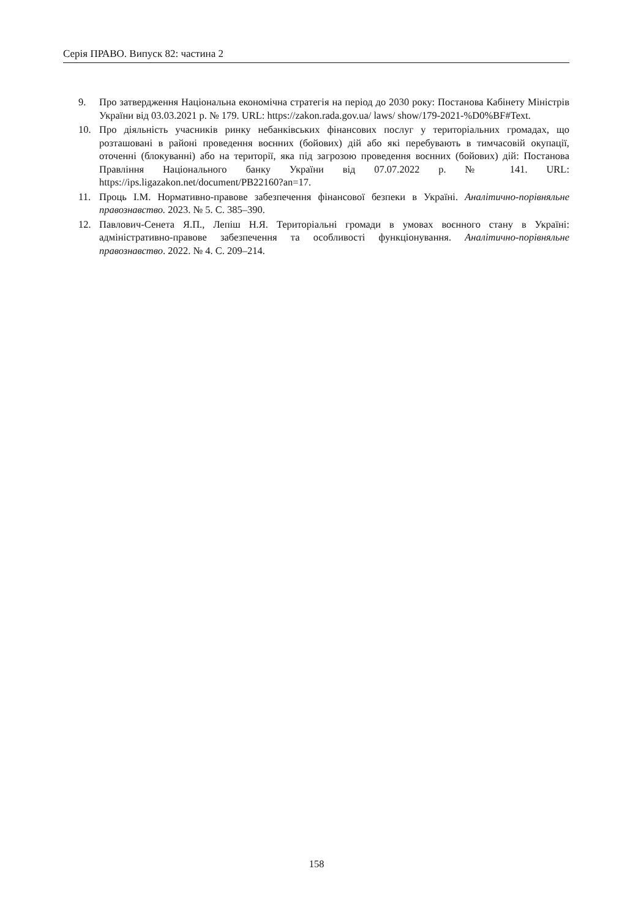Серія ПРАВО. Випуск 82: частина 2
9. Про затвердження Національна економічна стратегія на період до 2030 року: Постанова Кабінету Міністрів України від 03.03.2021 р. № 179. URL: https://zakon.rada.gov.ua/ laws/ show/179-2021-%D0%BF#Text.
10. Про діяльність учасників ринку небанківських фінансових послуг у територіальних громадах, що розташовані в районі проведення воєнних (бойових) дій або які перебувають в тимчасовій окупації, оточенні (блокуванні) або на території, яка під загрозою проведення воєнних (бойових) дій: Постанова Правління Національного банку України від 07.07.2022 р. № 141. URL: https://ips.ligazakon.net/document/PB22160?an=17.
11. Проць І.М. Нормативно-правове забезпечення фінансової безпеки в Україні. Аналітично-порівняльне правознавство. 2023. № 5. С. 385–390.
12. Павлович-Сенета Я.П., Лепіш Н.Я. Територіальні громади в умовах воєнного стану в Україні: адміністративно-правове забезпечення та особливості функціонування. Аналітично-порівняльне правознавство. 2022. № 4. С. 209–214.
158